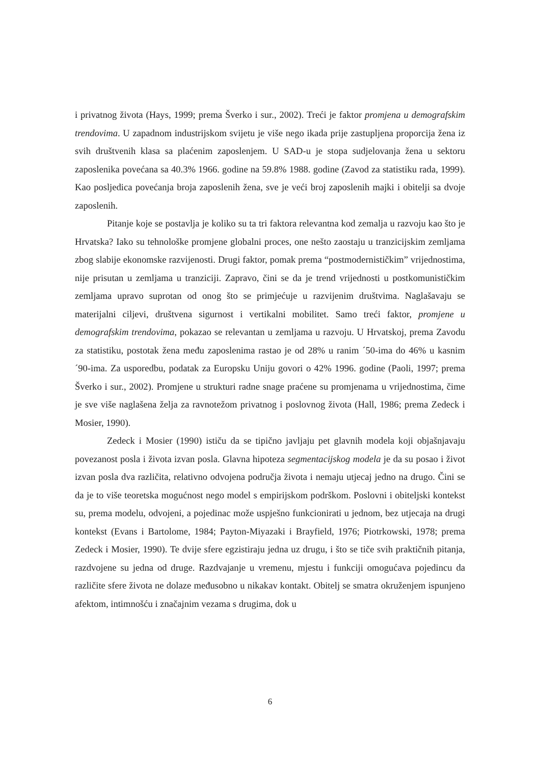i privatnog života (Hays, 1999; prema Šverko i sur., 2002). Treći je faktor promjena u demografskim trendovima. U zapadnom industrijskom svijetu je više nego ikada prije zastupljena proporcija žena iz svih društvenih klasa sa plaćenim zaposlenjem. U SAD-u je stopa sudjelovanja žena u sektoru zaposlenika povećana sa 40.3% 1966. godine na 59.8% 1988. godine (Zavod za statistiku rada, 1999). Kao posljedica povećanja broja zaposlenih žena, sve je veći broj zaposlenih majki i obitelji sa dvoje zaposlenih.
Pitanje koje se postavlja je koliko su ta tri faktora relevantna kod zemalja u razvoju kao što je Hrvatska? Iako su tehnološke promjene globalni proces, one nešto zaostaju u tranzicijskim zemljama zbog slabije ekonomske razvijenosti. Drugi faktor, pomak prema “postmodernističkim” vrijednostima, nije prisutan u zemljama u tranziciji. Zapravo, čini se da je trend vrijednosti u postkomunističkim zemljama upravo suprotan od onog što se primjećuje u razvijenim društvima. Naglašavaju se materijalni ciljevi, društvena sigurnost i vertikalni mobilitet. Samo treći faktor, promjene u demografskim trendovima, pokazao se relevantan u zemljama u razvoju. U Hrvatskoj, prema Zavodu za statistiku, postotak žena među zaposlenima rastao je od 28% u ranim ´50-ima do 46% u kasnim ´90-ima. Za usporedbu, podatak za Europsku Uniju govori o 42% 1996. godine (Paoli, 1997; prema Šverko i sur., 2002). Promjene u strukturi radne snage praćene su promjenama u vrijednostima, čime je sve više naglašena želja za ravnotežom privatnog i poslovnog života (Hall, 1986; prema Zedeck i Mosier, 1990).
Zedeck i Mosier (1990) ističu da se tipično javljaju pet glavnih modela koji objašnjavaju povezanost posla i života izvan posla. Glavna hipoteza segmentacijskog modela je da su posao i život izvan posla dva različita, relativno odvojena područja života i nemaju utjecaj jedno na drugo. Čini se da je to više teoretska mogućnost nego model s empirijskom podrškom. Poslovni i obiteljski kontekst su, prema modelu, odvojeni, a pojedinac može uspješno funkcionirati u jednom, bez utjecaja na drugi kontekst (Evans i Bartolome, 1984; Payton-Miyazaki i Brayfield, 1976; Piotrkowski, 1978; prema Zedeck i Mosier, 1990). Te dvije sfere egzistiraju jedna uz drugu, i što se tiče svih praktičnih pitanja, razdvojene su jedna od druge. Razdvajanje u vremenu, mjestu i funkciji omogućava pojedincu da različite sfere života ne dolaze međusobno u nikakav kontakt. Obitelj se smatra okruženjem ispunjeno afektom, intimnošću i značajnim vezama s drugima, dok u
6